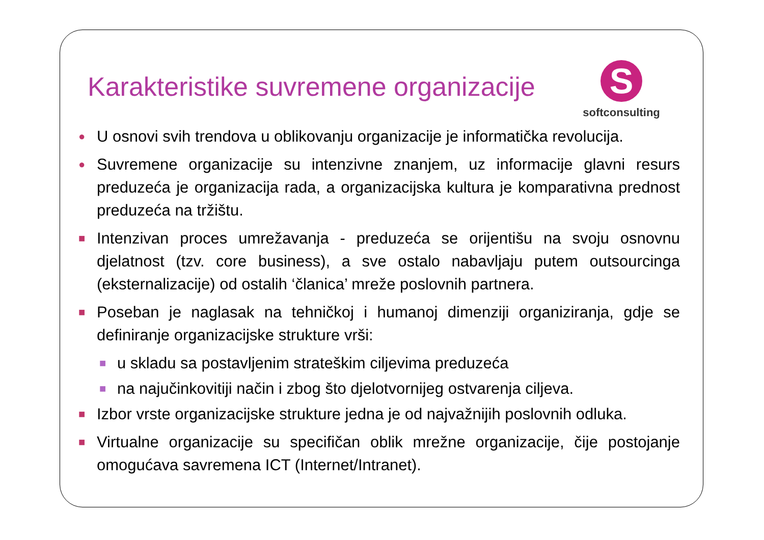Karakteristike suvremene organizacije
S
softconsulting
● U osnovi svih trendova u oblikovanju organizacije je informatička revolucija.
● Suvremene organizacije su intenzivne znanjem, uz informacije glavni resurs preduzeća je organizacija rada, a organizacijska kultura je komparativna prednost preduzeća na tržištu.
■ Intenzivan proces umrežavanja - preduzeća se orijentišu na svoju osnovnu djelatnost (tzv. core business), a sve ostalo nabavljaju putem outsourcinga (eksternalizacije) od ostalih ‘članica’ mreže poslovnih partnera.
■ Poseban je naglasak na tehničkoj i humanoj dimenziji organiziranja, gdje se definiranje organizacijske strukture vrši:
■ u skladu sa postavljenim strateškim ciljevima preduzeća
■ na najučinkovitiji način i zbog što djelotvornijeg ostvarenja ciljeva.
■ Izbor vrste organizacijske strukture jedna je od najvažnijih poslovnih odluka.
■ Virtualne organizacije su specifičan oblik mrežne organizacije, čije postojanje omogućava savremena ICT (Internet/Intranet).